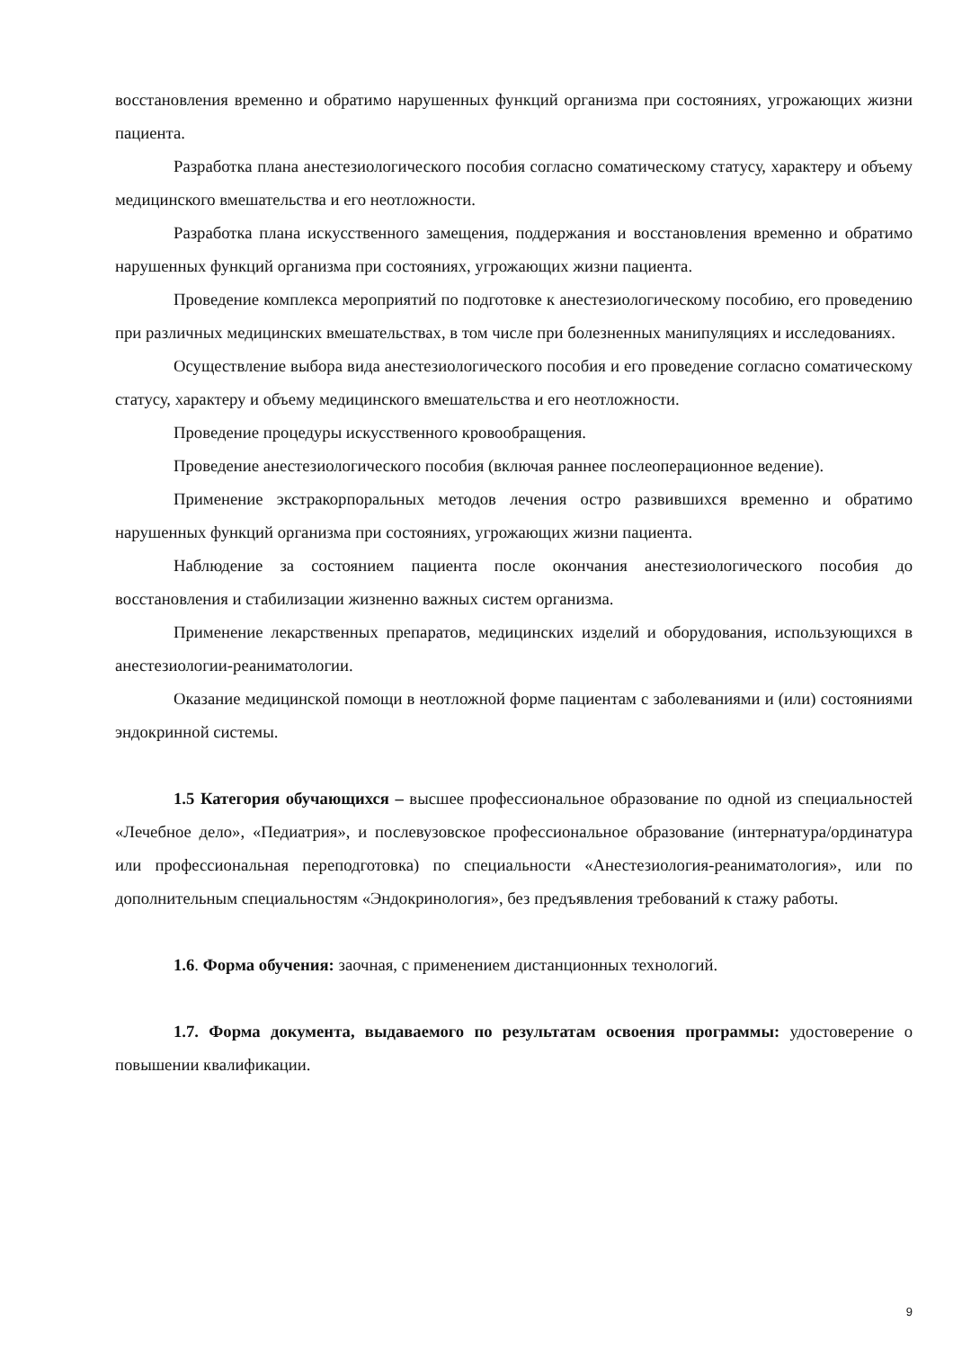восстановления временно и обратимо нарушенных функций организма при состояниях, угрожающих жизни пациента.
Разработка плана анестезиологического пособия согласно соматическому статусу, характеру и объему медицинского вмешательства и его неотложности.
Разработка плана искусственного замещения, поддержания и восстановления временно и обратимо нарушенных функций организма при состояниях, угрожающих жизни пациента.
Проведение комплекса мероприятий по подготовке к анестезиологическому пособию, его проведению при различных медицинских вмешательствах, в том числе при болезненных манипуляциях и исследованиях.
Осуществление выбора вида анестезиологического пособия и его проведение согласно соматическому статусу, характеру и объему медицинского вмешательства и его неотложности.
Проведение процедуры искусственного кровообращения.
Проведение анестезиологического пособия (включая раннее послеоперационное ведение).
Применение экстракорпоральных методов лечения остро развившихся временно и обратимо нарушенных функций организма при состояниях, угрожающих жизни пациента.
Наблюдение за состоянием пациента после окончания анестезиологического пособия до восстановления и стабилизации жизненно важных систем организма.
Применение лекарственных препаратов, медицинских изделий и оборудования, использующихся в анестезиологии-реаниматологии.
Оказание медицинской помощи в неотложной форме пациентам с заболеваниями и (или) состояниями эндокринной системы.
1.5 Категория обучающихся – высшее профессиональное образование по одной из специальностей «Лечебное дело», «Педиатрия», и послевузовское профессиональное образование (интернатура/ординатура или профессиональная переподготовка) по специальности «Анестезиология-реаниматология», или по дополнительным специальностям «Эндокринология», без предъявления требований к стажу работы.
1.6. Форма обучения: заочная, с применением дистанционных технологий.
1.7. Форма документа, выдаваемого по результатам освоения программы: удостоверение о повышении квалификации.
9